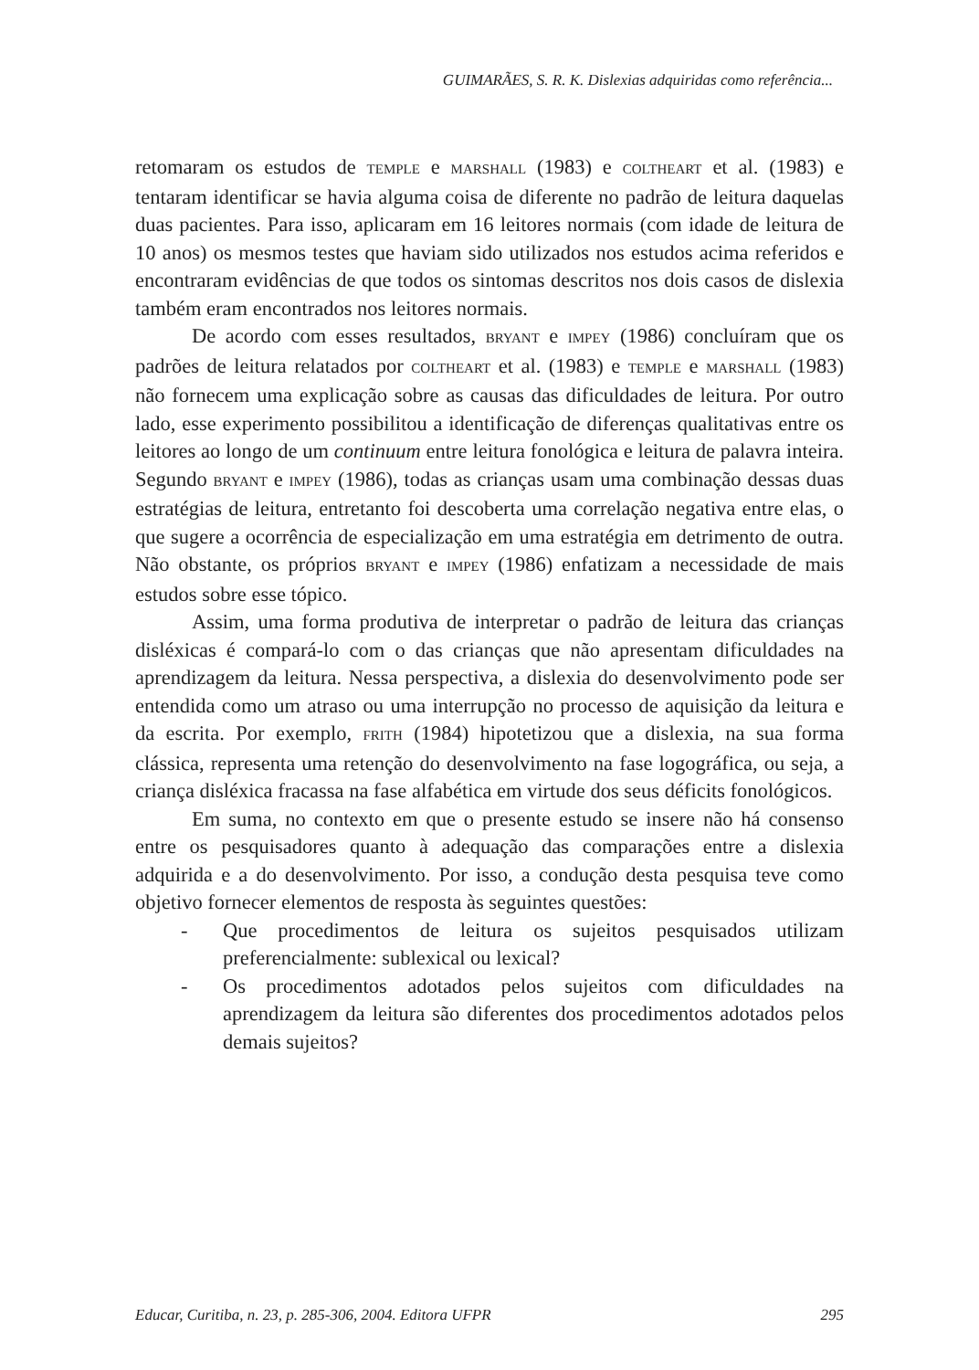GUIMARÃES, S. R. K. Dislexias adquiridas como referência...
retomaram os estudos de TEMPLE e MARSHALL (1983) e COLTHEART et al. (1983) e tentaram identificar se havia alguma coisa de diferente no padrão de leitura daquelas duas pacientes. Para isso, aplicaram em 16 leitores normais (com idade de leitura de 10 anos) os mesmos testes que haviam sido utilizados nos estudos acima referidos e encontraram evidências de que todos os sintomas descritos nos dois casos de dislexia também eram encontrados nos leitores normais.
De acordo com esses resultados, BRYANT e IMPEY (1986) concluíram que os padrões de leitura relatados por COLTHEART et al. (1983) e TEMPLE e MARSHALL (1983) não fornecem uma explicação sobre as causas das dificuldades de leitura. Por outro lado, esse experimento possibilitou a identificação de diferenças qualitativas entre os leitores ao longo de um continuum entre leitura fonológica e leitura de palavra inteira. Segundo BRYANT e IMPEY (1986), todas as crianças usam uma combinação dessas duas estratégias de leitura, entretanto foi descoberta uma correlação negativa entre elas, o que sugere a ocorrência de especialização em uma estratégia em detrimento de outra. Não obstante, os próprios BRYANT e IMPEY (1986) enfatizam a necessidade de mais estudos sobre esse tópico.
Assim, uma forma produtiva de interpretar o padrão de leitura das crianças disléxicas é compará-lo com o das crianças que não apresentam dificuldades na aprendizagem da leitura. Nessa perspectiva, a dislexia do desenvolvimento pode ser entendida como um atraso ou uma interrupção no processo de aquisição da leitura e da escrita. Por exemplo, FRITH (1984) hipotetizou que a dislexia, na sua forma clássica, representa uma retenção do desenvolvimento na fase logográfica, ou seja, a criança disléxica fracassa na fase alfabética em virtude dos seus déficits fonológicos.
Em suma, no contexto em que o presente estudo se insere não há consenso entre os pesquisadores quanto à adequação das comparações entre a dislexia adquirida e a do desenvolvimento. Por isso, a condução desta pesquisa teve como objetivo fornecer elementos de resposta às seguintes questões:
- Que procedimentos de leitura os sujeitos pesquisados utilizam preferencialmente: sublexical ou lexical?
- Os procedimentos adotados pelos sujeitos com dificuldades na aprendizagem da leitura são diferentes dos procedimentos adotados pelos demais sujeitos?
Educar, Curitiba, n. 23, p. 285-306, 2004. Editora UFPR 295